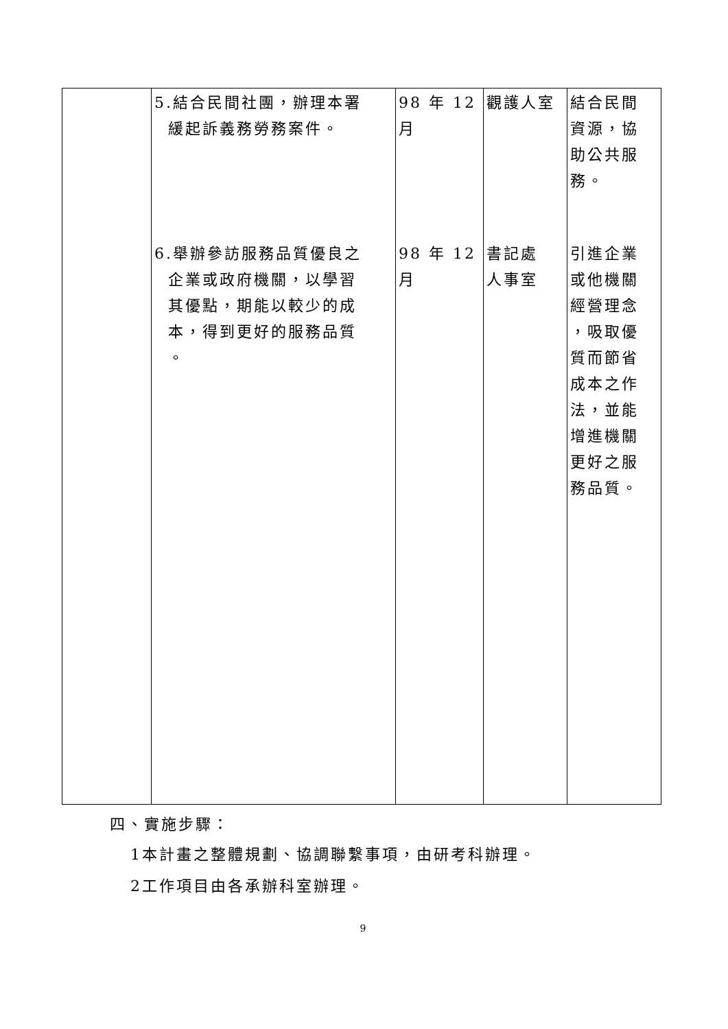| | 5.結合民間社團，辦理本署 緩起訴義務勞務案件。 6.舉辦參訪服務品質優良之 企業或政府機關，以學習 其優點，期能以較少的成 本，得到更好的服務品質 。 | 98 年 12 月 98 年 12 月 | 觀護人室 書記處 人事室 | 結合民間 資源，協 助公共服 務。 引進企業 或他機關 經營理念 ，吸取優 質而節省 成本之作 法，並能 增進機關 更好之服 務品質。 |
四、實施步驟：
1本計畫之整體規劃、協調聯繫事項，由研考科辦理。
2工作項目由各承辦科室辦理。
9